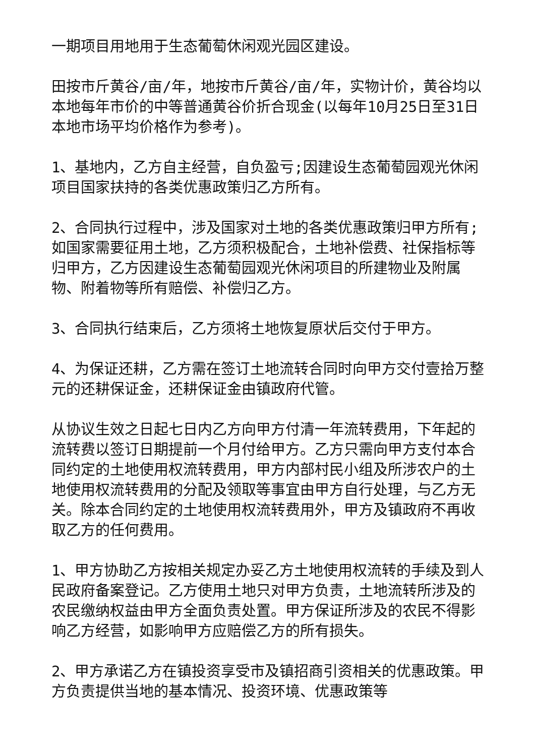一期项目用地用于生态葡萄休闲观光园区建设。
田按市斤黄谷/亩/年，地按市斤黄谷/亩/年，实物计价，黄谷均以本地每年市价的中等普通黄谷价折合现金(以每年10月25日至31日本地市场平均价格作为参考)。
1、基地内，乙方自主经营，自负盈亏;因建设生态葡萄园观光休闲项目国家扶持的各类优惠政策归乙方所有。
2、合同执行过程中，涉及国家对土地的各类优惠政策归甲方所有;如国家需要征用土地，乙方须积极配合，土地补偿费、社保指标等归甲方，乙方因建设生态葡萄园观光休闲项目的所建物业及附属物、附着物等所有赔偿、补偿归乙方。
3、合同执行结束后，乙方须将土地恢复原状后交付于甲方。
4、为保证还耕，乙方需在签订土地流转合同时向甲方交付壹拾万整元的还耕保证金，还耕保证金由镇政府代管。
从协议生效之日起七日内乙方向甲方付清一年流转费用，下年起的流转费以签订日期提前一个月付给甲方。乙方只需向甲方支付本合同约定的土地使用权流转费用，甲方内部村民小组及所涉农户的土地使用权流转费用的分配及领取等事宜由甲方自行处理，与乙方无关。除本合同约定的土地使用权流转费用外，甲方及镇政府不再收取乙方的任何费用。
1、甲方协助乙方按相关规定办妥乙方土地使用权流转的手续及到人民政府备案登记。乙方使用土地只对甲方负责，土地流转所涉及的农民缴纳权益由甲方全面负责处置。甲方保证所涉及的农民不得影响乙方经营，如影响甲方应赔偿乙方的所有损失。
2、甲方承诺乙方在镇投资享受市及镇招商引资相关的优惠政策。甲方负责提供当地的基本情况、投资环境、优惠政策等